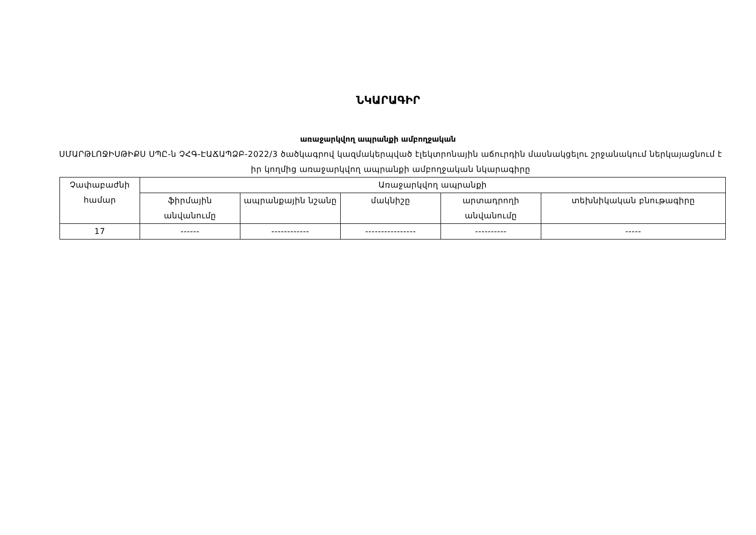ՆԿԱՐԱԳԻՐ
առաջարկվող ապրանքի ամբողջական
ՍՄԱՐԹԼՈՋԻՍԹԻՔՍ ՍՊԸ-ն ՉՀԳ-ԷԱՃԱՊՁԲ-2022/3 ծածկագրով կազմակերպված էլեկտրոնային աճուրդին մասնակցելու շրջանակում ներկայացնում է իր կողմից առաջարկվող ապրանքի ամբողջական նկարագիրը
| Չափաբաժնի համար | Առաջարկվող ապրանքի | | | | |
| --- | --- | --- | --- | --- | --- |
| | ֆիրմային անվանումը | ապրանքային նշանը | մակնիշը | արտադրողի անվանումը | տեխնիկական բնութագիրը |
| 17 | ------ | ------------ | ---------------- | ---------- | ----- |